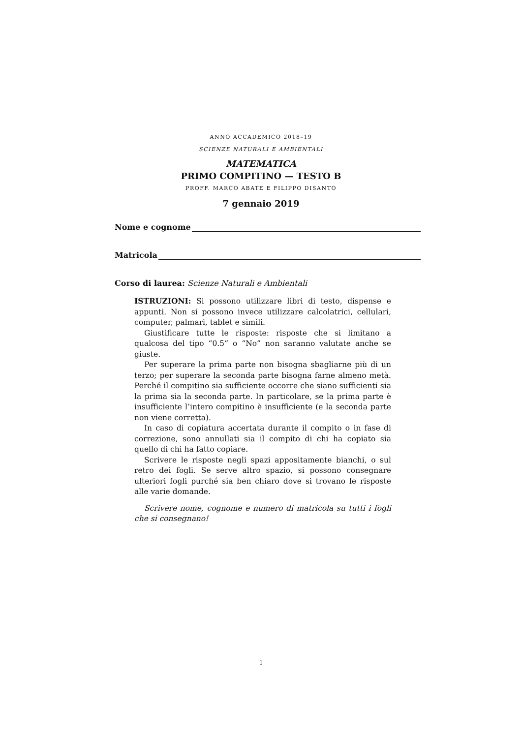ANNO ACCADEMICO 2018–19
SCIENZE NATURALI E AMBIENTALI
MATEMATICA
PRIMO COMPITINO — TESTO B
PROFF. MARCO ABATE E FILIPPO DISANTO
7 gennaio 2019
Nome e cognome
Matricola
Corso di laurea: Scienze Naturali e Ambientali
ISTRUZIONI: Si possono utilizzare libri di testo, dispense e appunti. Non si possono invece utilizzare calcolatrici, cellulari, computer, palmari, tablet e simili.
Giustificare tutte le risposte: risposte che si limitano a qualcosa del tipo “0.5” o “No” non saranno valutate anche se giuste.
Per superare la prima parte non bisogna sbagliarne più di un terzo; per superare la seconda parte bisogna farne almeno metà. Perché il compitino sia sufficiente occorre che siano sufficienti sia la prima sia la seconda parte. In particolare, se la prima parte è insufficiente l’intero compitino è insufficiente (e la seconda parte non viene corretta).
In caso di copiatura accertata durante il compito o in fase di correzione, sono annullati sia il compito di chi ha copiato sia quello di chi ha fatto copiare.
Scrivere le risposte negli spazi appositamente bianchi, o sul retro dei fogli. Se serve altro spazio, si possono consegnare ulteriori fogli purché sia ben chiaro dove si trovano le risposte alle varie domande.
Scrivere nome, cognome e numero di matricola su tutti i fogli che si consegnano!
1